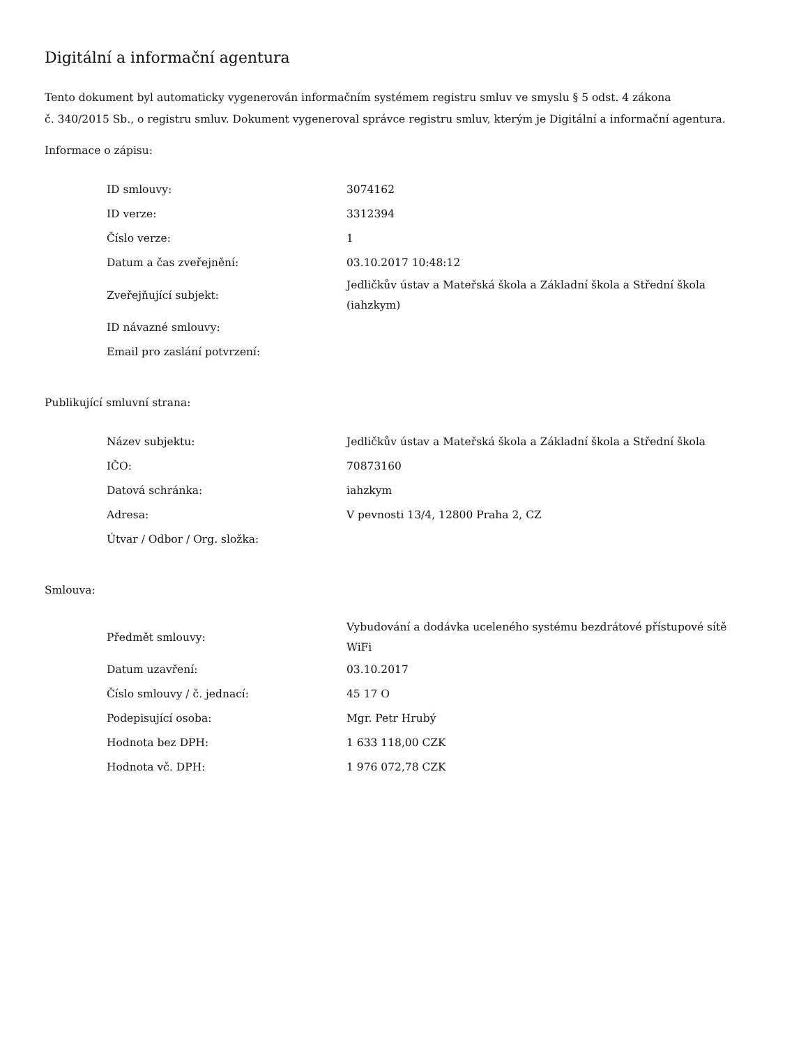Digitální a informační agentura
Tento dokument byl automaticky vygenerován informačním systémem registru smluv ve smyslu § 5 odst. 4 zákona
č. 340/2015 Sb., o registru smluv. Dokument vygeneroval správce registru smluv, kterým je Digitální a informační agentura.
Informace o zápisu:
| ID smlouvy: | 3074162 |
| ID verze: | 3312394 |
| Číslo verze: | 1 |
| Datum a čas zveřejnění: | 03.10.2017 10:48:12 |
| Zveřejňující subjekt: | Jedličkův ústav a Mateřská škola a Základní škola a Střední škola (iahzkym) |
| ID návazné smlouvy: | |
| Email pro zaslání potvrzení: | |
Publikující smluvní strana:
| Název subjektu: | Jedličkův ústav a Mateřská škola a Základní škola a Střední škola |
| IČO: | 70873160 |
| Datová schránka: | iahzkym |
| Adresa: | V pevnosti 13/4, 12800 Praha 2, CZ |
| Útvar / Odbor / Org. složka: | |
Smlouva:
| Předmět smlouvy: | Vybudování a dodávka uceleného systému bezdrátové přístupové sítě WiFi |
| Datum uzavření: | 03.10.2017 |
| Číslo smlouvy / č. jednací: | 45 17 O |
| Podepisující osoba: | Mgr. Petr Hrubý |
| Hodnota bez DPH: | 1 633 118,00 CZK |
| Hodnota vč. DPH: | 1 976 072,78 CZK |